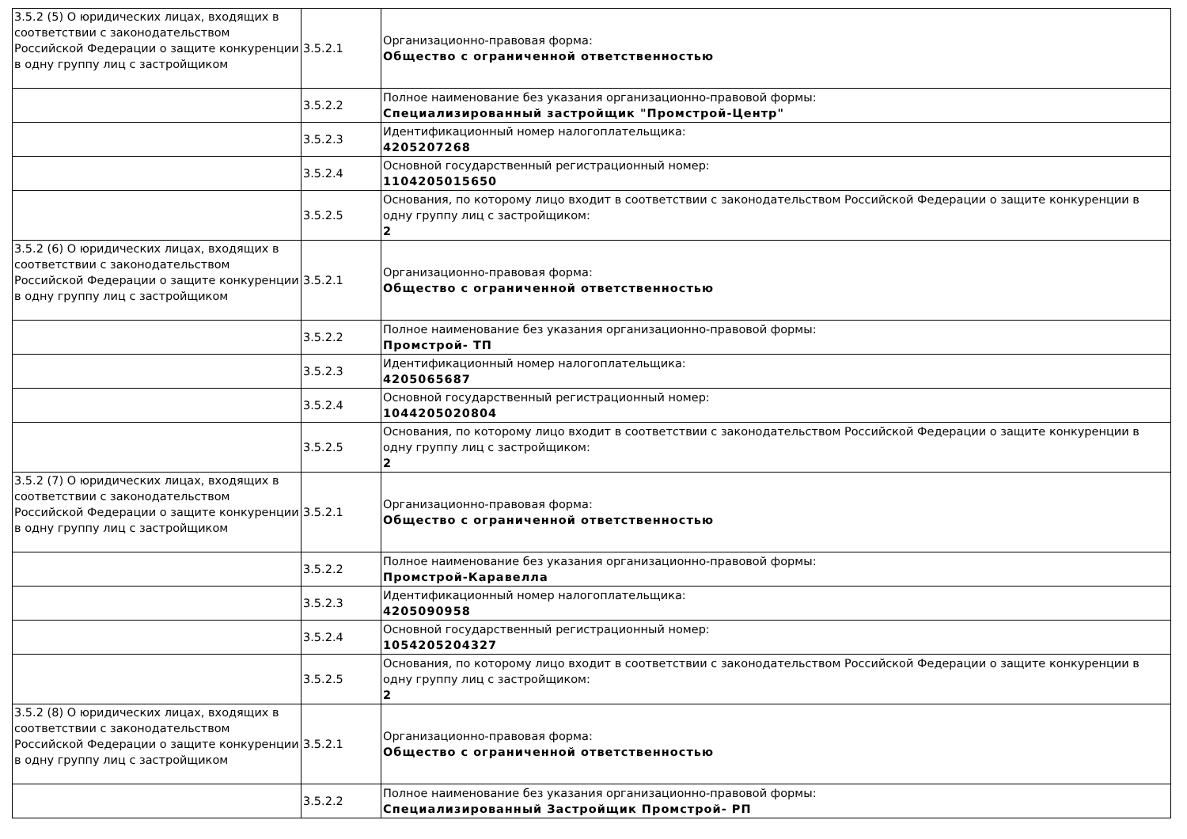| 3.5.2 (5) О юридических лицах, входящих в соответствии с законодательством Российской Федерации о защите конкуренции в одну группу лиц с застройщиком | 3.5.2.1 | Организационно-правовая форма: Общество с ограниченной ответственностью |
| | 3.5.2.2 | Полное наименование без указания организационно-правовой формы: Специализированный застройщик "Промстрой-Центр" |
| | 3.5.2.3 | Идентификационный номер налогоплательщика: 4205207268 |
| | 3.5.2.4 | Основной государственный регистрационный номер: 1104205015650 |
| | 3.5.2.5 | Основания, по которому лицо входит в соответствии с законодательством Российской Федерации о защите конкуренции в одну группу лиц с застройщиком: 2 |
| 3.5.2 (6) О юридических лицах, входящих в соответствии с законодательством Российской Федерации о защите конкуренции в одну группу лиц с застройщиком | 3.5.2.1 | Организационно-правовая форма: Общество с ограниченной ответственностью |
| | 3.5.2.2 | Полное наименование без указания организационно-правовой формы: Промстрой- ТП |
| | 3.5.2.3 | Идентификационный номер налогоплательщика: 4205065687 |
| | 3.5.2.4 | Основной государственный регистрационный номер: 1044205020804 |
| | 3.5.2.5 | Основания, по которому лицо входит в соответствии с законодательством Российской Федерации о защите конкуренции в одну группу лиц с застройщиком: 2 |
| 3.5.2 (7) О юридических лицах, входящих в соответствии с законодательством Российской Федерации о защите конкуренции в одну группу лиц с застройщиком | 3.5.2.1 | Организационно-правовая форма: Общество с ограниченной ответственностью |
| | 3.5.2.2 | Полное наименование без указания организационно-правовой формы: Промстрой-Каравелла |
| | 3.5.2.3 | Идентификационный номер налогоплательщика: 4205090958 |
| | 3.5.2.4 | Основной государственный регистрационный номер: 1054205204327 |
| | 3.5.2.5 | Основания, по которому лицо входит в соответствии с законодательством Российской Федерации о защите конкуренции в одну группу лиц с застройщиком: 2 |
| 3.5.2 (8) О юридических лицах, входящих в соответствии с законодательством Российской Федерации о защите конкуренции в одну группу лиц с застройщиком | 3.5.2.1 | Организационно-правовая форма: Общество с ограниченной ответственностью |
| | 3.5.2.2 | Полное наименование без указания организационно-правовой формы: Специализированный Застройщик Промстрой- РП |